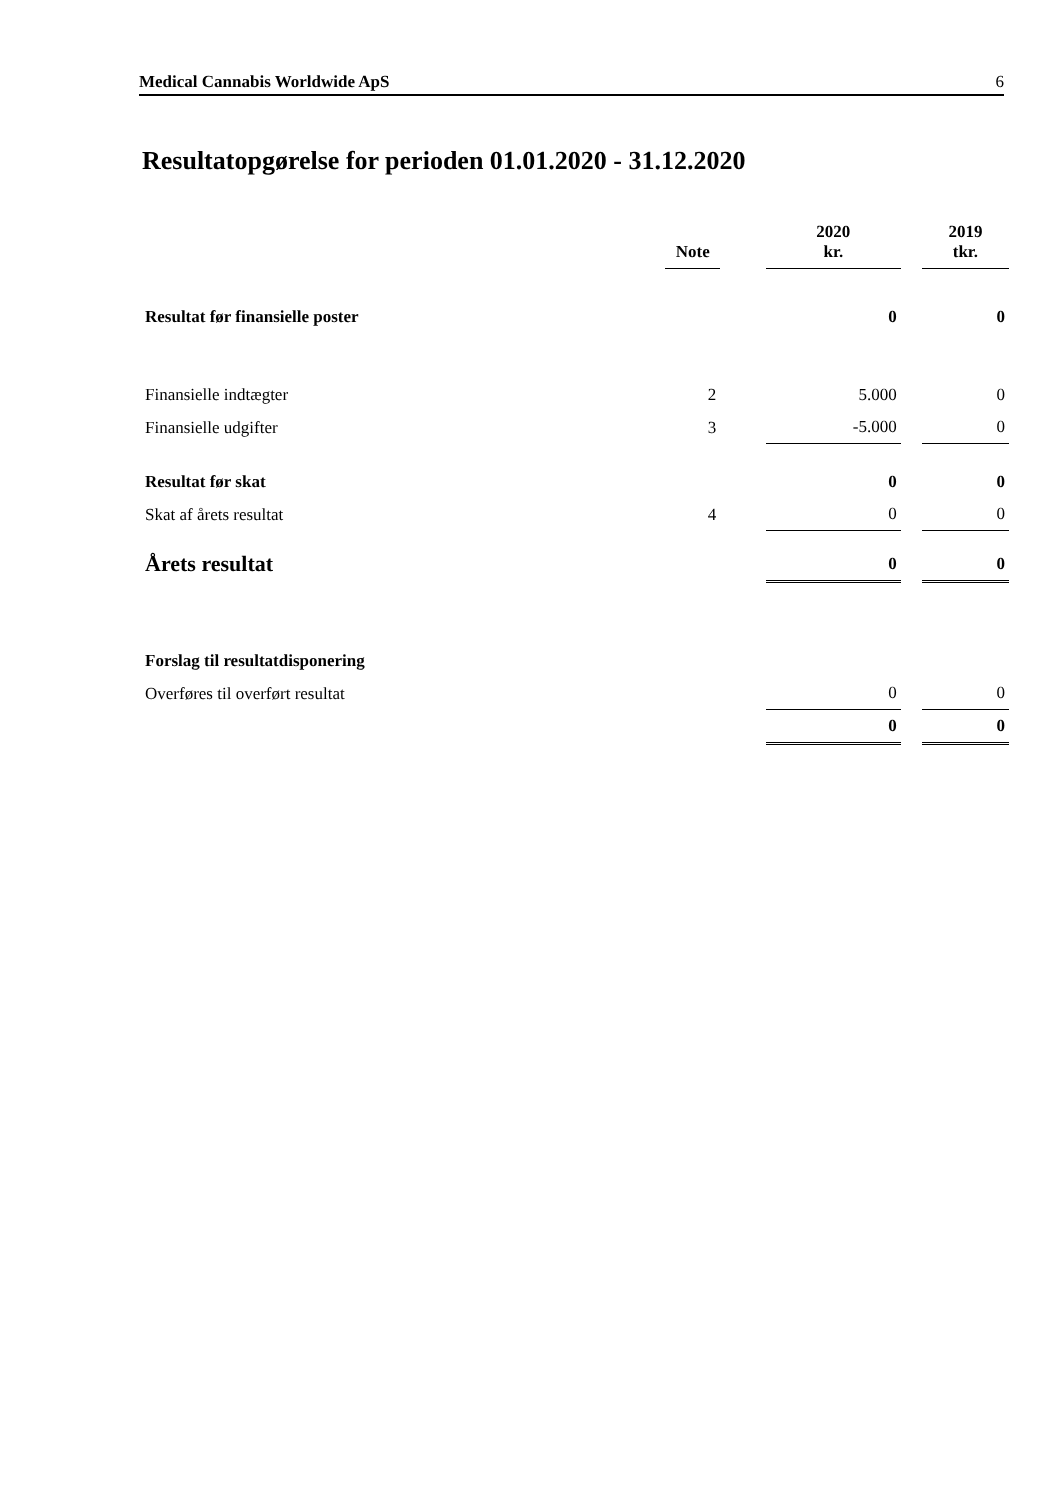Medical Cannabis Worldwide ApS 6
Resultatopgørelse for perioden 01.01.2020 - 31.12.2020
| | Note | | 2020 kr. | | 2019 tkr. |
| --- | --- | --- | --- | --- | --- |
| Resultat før finansielle poster | | | 0 | | 0 |
| Finansielle indtægter | 2 | | 5.000 | | 0 |
| Finansielle udgifter | 3 | | -5.000 | | 0 |
| Resultat før skat | | | 0 | | 0 |
| Skat af årets resultat | 4 | | 0 | | 0 |
| Årets resultat | | | 0 | | 0 |
| Forslag til resultatdisponering | | | | | |
| Overføres til overført resultat | | | 0 | | 0 |
| | | | 0 | | 0 |